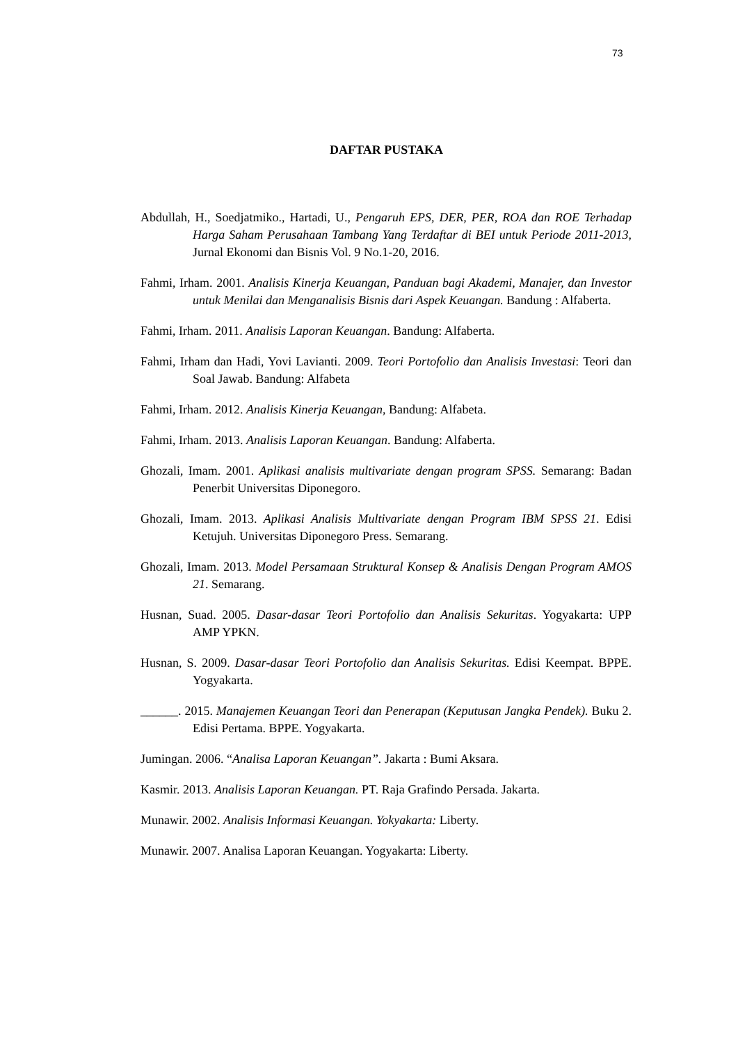73
DAFTAR PUSTAKA
Abdullah, H., Soedjatmiko., Hartadi, U., Pengaruh EPS, DER, PER, ROA dan ROE Terhadap Harga Saham Perusahaan Tambang Yang Terdaftar di BEI untuk Periode 2011-2013, Jurnal Ekonomi dan Bisnis Vol. 9 No.1-20, 2016.
Fahmi, Irham. 2001. Analisis Kinerja Keuangan, Panduan bagi Akademi, Manajer, dan Investor untuk Menilai dan Menganalisis Bisnis dari Aspek Keuangan. Bandung : Alfaberta.
Fahmi, Irham. 2011. Analisis Laporan Keuangan. Bandung: Alfaberta.
Fahmi, Irham dan Hadi, Yovi Lavianti. 2009. Teori Portofolio dan Analisis Investasi: Teori dan Soal Jawab. Bandung: Alfabeta
Fahmi, Irham. 2012. Analisis Kinerja Keuangan, Bandung: Alfabeta.
Fahmi, Irham. 2013. Analisis Laporan Keuangan. Bandung: Alfaberta.
Ghozali, Imam. 2001. Aplikasi analisis multivariate dengan program SPSS. Semarang: Badan Penerbit Universitas Diponegoro.
Ghozali, Imam. 2013. Aplikasi Analisis Multivariate dengan Program IBM SPSS 21. Edisi Ketujuh. Universitas Diponegoro Press. Semarang.
Ghozali, Imam. 2013. Model Persamaan Struktural Konsep & Analisis Dengan Program AMOS 21. Semarang.
Husnan, Suad. 2005. Dasar-dasar Teori Portofolio dan Analisis Sekuritas. Yogyakarta: UPP AMP YPKN.
Husnan, S. 2009. Dasar-dasar Teori Portofolio dan Analisis Sekuritas. Edisi Keempat. BPPE. Yogyakarta.
______. 2015. Manajemen Keuangan Teori dan Penerapan (Keputusan Jangka Pendek). Buku 2. Edisi Pertama. BPPE. Yogyakarta.
Jumingan. 2006. “Analisa Laporan Keuangan”. Jakarta : Bumi Aksara.
Kasmir. 2013. Analisis Laporan Keuangan. PT. Raja Grafindo Persada. Jakarta.
Munawir. 2002. Analisis Informasi Keuangan. Yokyakarta: Liberty.
Munawir. 2007. Analisa Laporan Keuangan. Yogyakarta: Liberty.